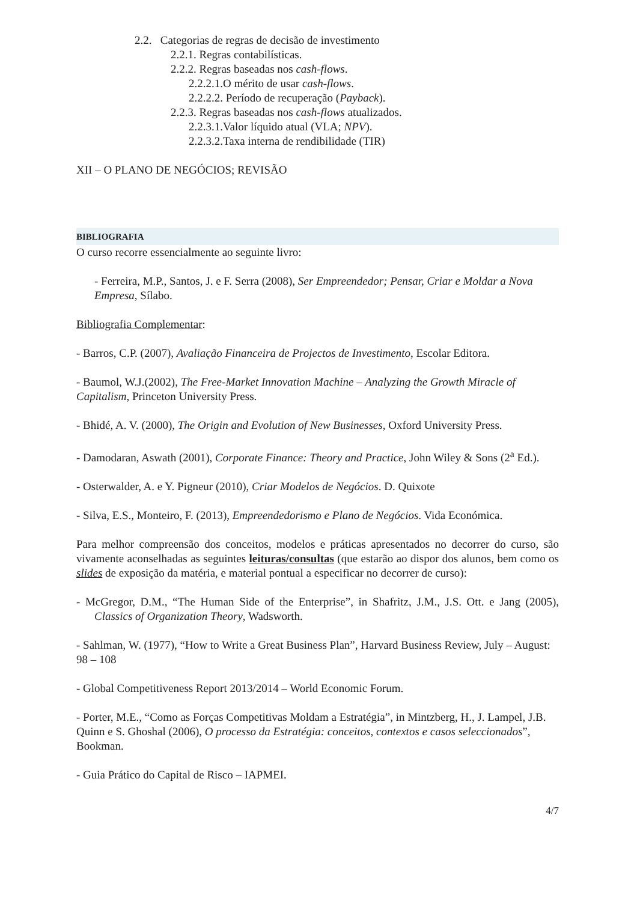2.2. Categorias de regras de decisão de investimento
2.2.1. Regras contabilísticas.
2.2.2. Regras baseadas nos cash-flows.
2.2.2.1.O mérito de usar cash-flows.
2.2.2.2. Período de recuperação (Payback).
2.2.3. Regras baseadas nos cash-flows atualizados.
2.2.3.1.Valor líquido atual (VLA; NPV).
2.2.3.2.Taxa interna de rendibilidade (TIR)
XII – O PLANO DE NEGÓCIOS; REVISÃO
BIBLIOGRAFIA
O curso recorre essencialmente ao seguinte livro:
- Ferreira, M.P., Santos, J. e F. Serra (2008), Ser Empreendedor; Pensar, Criar e Moldar a Nova Empresa, Sílabo.
Bibliografia Complementar:
- Barros, C.P. (2007), Avaliação Financeira de Projectos de Investimento, Escolar Editora.
- Baumol, W.J.(2002), The Free-Market Innovation Machine – Analyzing the Growth Miracle of Capitalism, Princeton University Press.
- Bhidé, A. V. (2000), The Origin and Evolution of New Businesses, Oxford University Press.
- Damodaran, Aswath (2001), Corporate Finance: Theory and Practice, John Wiley & Sons (2<sup>a</sup> Ed.).
- Osterwalder, A. e Y. Pigneur (2010), Criar Modelos de Negócios. D. Quixote
- Silva, E.S., Monteiro, F. (2013), Empreendedorismo e Plano de Negócios. Vida Económica.
Para melhor compreensão dos conceitos, modelos e práticas apresentados no decorrer do curso, são vivamente aconselhadas as seguintes leituras/consultas (que estarão ao dispor dos alunos, bem como os slides de exposição da matéria, e material pontual a especificar no decorrer de curso):
- McGregor, D.M., “The Human Side of the Enterprise”, in Shafritz, J.M., J.S. Ott. e Jang (2005), Classics of Organization Theory, Wadsworth.
- Sahlman, W. (1977), “How to Write a Great Business Plan”, Harvard Business Review, July – August: 98 – 108
- Global Competitiveness Report 2013/2014 – World Economic Forum.
- Porter, M.E., “Como as Forças Competitivas Moldam a Estratégia”, in Mintzberg, H., J. Lampel, J.B. Quinn e S. Ghoshal (2006), O processo da Estratégia: conceitos, contextos e casos seleccionados”, Bookman.
- Guia Prático do Capital de Risco – IAPMEI.
4/7